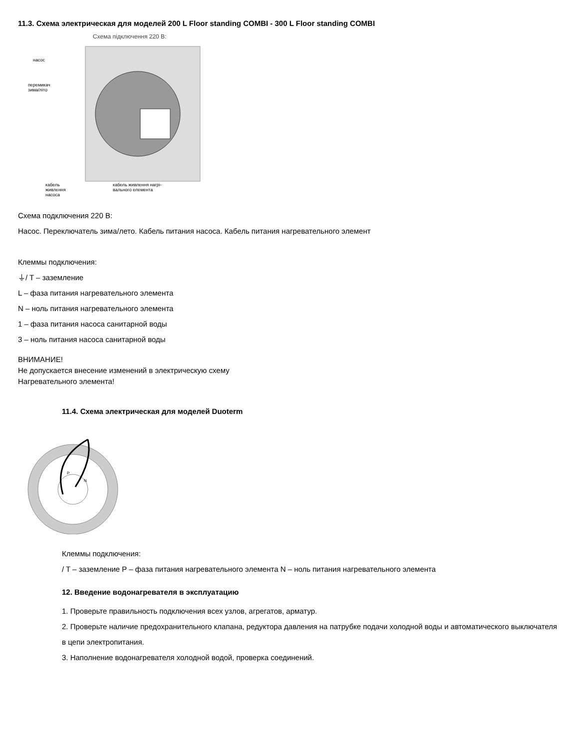11.3. Схема электрическая для моделей 200 L Floor standing COMBI - 300 L Floor standing COMBI
Схема підключення 220 В:
насос
перемикач
зима/літо
кабель
живлення
насоса
кабель живлення нагрі-
вального елемента
Схема подключения 220 В:
Насос. Переключатель зима/лето. Кабель питания насоса. Кабель питания нагревательного элемент
Клеммы подключения:
⏚/ T – заземление
L – фаза питания нагревательного элемента
N – ноль питания нагревательного элемента
1 – фаза питания насоса санитарной воды
3 – ноль питания насоса санитарной воды
ВНИМАНИЕ!
Не допускается внесение изменений в электрическую схему
Нагревательного элемента!
11.4. Схема электрическая для моделей Duoterm
P
N
Клеммы подключения:
/ T – заземление P – фаза питания нагревательного элемента N – ноль питания нагревательного элемента
12. Введение водонагревателя в эксплуатацию
1. Проверьте правильность подключения всех узлов, агрегатов, арматур.
2. Проверьте наличие предохранительного клапана, редуктора давления на патрубке подачи холодной воды и автоматического выключателя в цепи электропитания.
3. Наполнение водонагревателя холодной водой, проверка соединений.